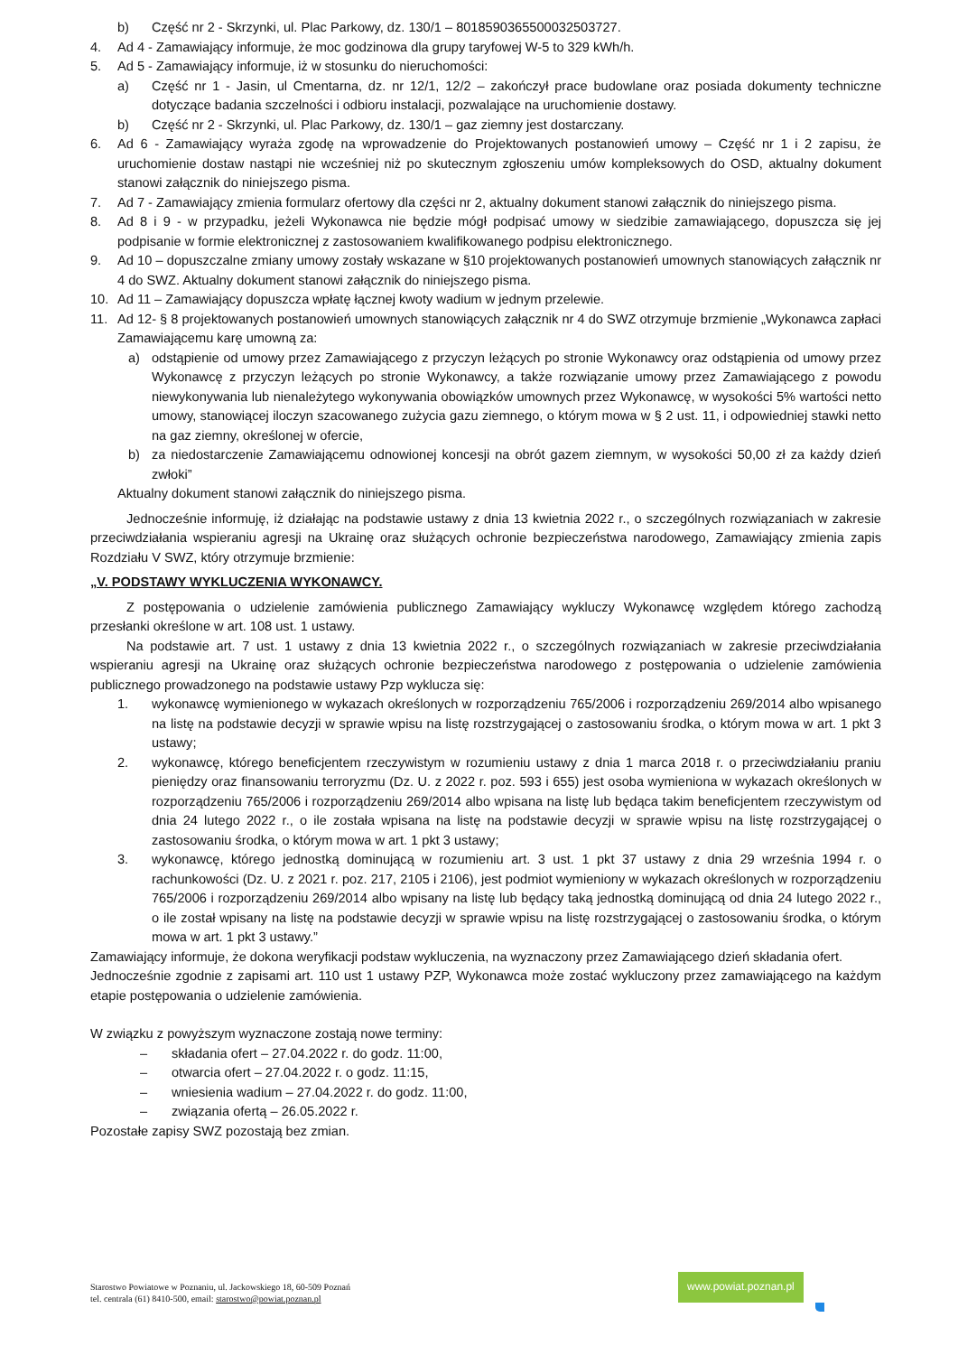b) Część nr 2 - Skrzynki, ul. Plac Parkowy, dz. 130/1 – 8018590365500032503727.
4. Ad 4 - Zamawiający informuje, że moc godzinowa dla grupy taryfowej W-5 to 329 kWh/h.
5. Ad 5 - Zamawiający informuje, iż w stosunku do nieruchomości:
a) Część nr 1 - Jasin, ul Cmentarna, dz. nr 12/1, 12/2 – zakończył prace budowlane oraz posiada dokumenty techniczne dotyczące badania szczelności i odbioru instalacji, pozwalające na uruchomienie dostawy.
b) Część nr 2 - Skrzynki, ul. Plac Parkowy, dz. 130/1 – gaz ziemny jest dostarczany.
6. Ad 6 - Zamawiający wyraża zgodę na wprowadzenie do Projektowanych postanowień umowy – Część nr 1 i 2 zapisu, że uruchomienie dostaw nastąpi nie wcześniej niż po skutecznym zgłoszeniu umów kompleksowych do OSD, aktualny dokument stanowi załącznik do niniejszego pisma.
7. Ad 7 - Zamawiający zmienia formularz ofertowy dla części nr 2, aktualny dokument stanowi załącznik do niniejszego pisma.
8. Ad 8 i 9 - w przypadku, jeżeli Wykonawca nie będzie mógł podpisać umowy w siedzibie zamawiającego, dopuszcza się jej podpisanie w formie elektronicznej z zastosowaniem kwalifikowanego podpisu elektronicznego.
9. Ad 10 – dopuszczalne zmiany umowy zostały wskazane w §10 projektowanych postanowień umownych stanowiących załącznik nr 4 do SWZ. Aktualny dokument stanowi załącznik do niniejszego pisma.
10. Ad 11 – Zamawiający dopuszcza wpłatę łącznej kwoty wadium w jednym przelewie.
11. Ad 12- § 8 projektowanych postanowień umownych stanowiących załącznik nr 4 do SWZ otrzymuje brzmienie „Wykonawca zapłaci Zamawiającemu karę umowną za:
a) odstąpienie od umowy przez Zamawiającego z przyczyn leżących po stronie Wykonawcy oraz odstąpienia od umowy przez Wykonawcę z przyczyn leżących po stronie Wykonawcy, a także rozwiązanie umowy przez Zamawiającego z powodu niewykonywania lub nienależytego wykonywania obowiązków umownych przez Wykonawcę, w wysokości 5% wartości netto umowy, stanowiącej iloczyn szacowanego zużycia gazu ziemnego, o którym mowa w § 2 ust. 11, i odpowiedniej stawki netto na gaz ziemny, określonej w ofercie,
b) za niedostarczenie Zamawiającemu odnowionej koncesji na obrót gazem ziemnym, w wysokości 50,00 zł za każdy dzień zwłoki”
Aktualny dokument stanowi załącznik do niniejszego pisma.
Jednocześnie informuję, iż działając na podstawie ustawy z dnia 13 kwietnia 2022 r., o szczególnych rozwiązaniach w zakresie przeciwdziałania wspieraniu agresji na Ukrainę oraz służących ochronie bezpieczeństwa narodowego, Zamawiający zmienia zapis Rozdziału V SWZ, który otrzymuje brzmienie:
„V. PODSTAWY WYKLUCZENIA WYKONAWCY.
Z postępowania o udzielenie zamówienia publicznego Zamawiający wykluczy Wykonawcę względem którego zachodzą przesłanki określone w art. 108 ust. 1 ustawy.
Na podstawie art. 7 ust. 1 ustawy z dnia 13 kwietnia 2022 r., o szczególnych rozwiązaniach w zakresie przeciwdziałania wspieraniu agresji na Ukrainę oraz służących ochronie bezpieczeństwa narodowego z postępowania o udzielenie zamówienia publicznego prowadzonego na podstawie ustawy Pzp wyklucza się:
1. wykonawcę wymienionego w wykazach określonych w rozporządzeniu 765/2006 i rozporządzeniu 269/2014 albo wpisanego na listę na podstawie decyzji w sprawie wpisu na listę rozstrzygającej o zastosowaniu środka, o którym mowa w art. 1 pkt 3 ustawy;
2. wykonawcę, którego beneficjentem rzeczywistym w rozumieniu ustawy z dnia 1 marca 2018 r. o przeciwdziałaniu praniu pieniędzy oraz finansowaniu terroryzmu (Dz. U. z 2022 r. poz. 593 i 655) jest osoba wymieniona w wykazach określonych w rozporządzeniu 765/2006 i rozporządzeniu 269/2014 albo wpisana na listę lub będąca takim beneficjentem rzeczywistym od dnia 24 lutego 2022 r., o ile została wpisana na listę na podstawie decyzji w sprawie wpisu na listę rozstrzygającej o zastosowaniu środka, o którym mowa w art. 1 pkt 3 ustawy;
3. wykonawcę, którego jednostką dominującą w rozumieniu art. 3 ust. 1 pkt 37 ustawy z dnia 29 września 1994 r. o rachunkowości (Dz. U. z 2021 r. poz. 217, 2105 i 2106), jest podmiot wymieniony w wykazach określonych w rozporządzeniu 765/2006 i rozporządzeniu 269/2014 albo wpisany na listę lub będący taką jednostką dominującą od dnia 24 lutego 2022 r., o ile został wpisany na listę na podstawie decyzji w sprawie wpisu na listę rozstrzygającej o zastosowaniu środka, o którym mowa w art. 1 pkt 3 ustawy.”
Zamawiający informuje, że dokona weryfikacji podstaw wykluczenia, na wyznaczony przez Zamawiającego dzień składania ofert.
Jednocześnie zgodnie z zapisami art. 110 ust 1 ustawy PZP, Wykonawca może zostać wykluczony przez zamawiającego na każdym etapie postępowania o udzielenie zamówienia.
W związku z powyższym wyznaczone zostają nowe terminy:
– składania ofert – 27.04.2022 r. do godz. 11:00,
– otwarcia ofert – 27.04.2022 r. o godz. 11:15,
– wniesienia wadium – 27.04.2022 r. do godz. 11:00,
– związania ofertą – 26.05.2022 r.
Pozostałe zapisy SWZ pozostają bez zmian.
Starostwo Powiatowe w Poznaniu, ul. Jackowskiego 18, 60-509 Poznań
tel. centrala (61) 8410-500, email: starostwo@powiat.poznan.pl
www.powiat.poznan.pl